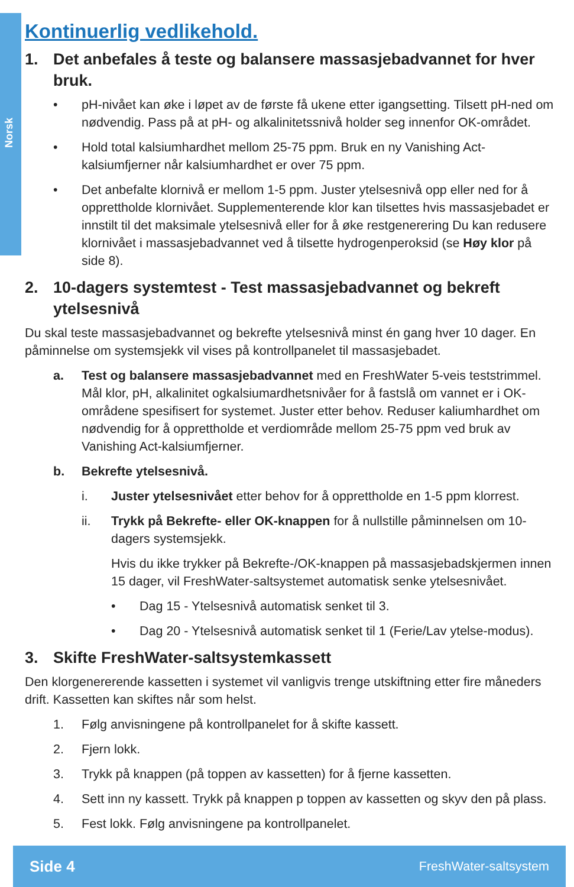Norsk
Kontinuerlig vedlikehold.
1. Det anbefales å teste og balansere massasjebadvannet for hver bruk.
• pH-nivået kan øke i løpet av de første få ukene etter igangsetting. Tilsett pH-ned om nødvendig. Pass på at pH- og alkalinitetssnivå holder seg innenfor OK-området.
• Hold total kalsiumhardhet mellom 25-75 ppm. Bruk en ny Vanishing Act-kalsiumfjerner når kalsiumhardhet er over 75 ppm.
• Det anbefalte klornivå er mellom 1-5 ppm. Juster ytelsesnivå opp eller ned for å opprettholde klornivået. Supplementerende klor kan tilsettes hvis massasjebadet er innstilt til det maksimale ytelsesnivå eller for å øke restgenerering Du kan redusere klornivået i massasjebadvannet ved å tilsette hydrogenperoksid (se Høy klor på side 8).
2. 10-dagers systemtest - Test massasjebadvannet og bekreft ytelsesnivå
Du skal teste massasjebadvannet og bekrefte ytelsesnivå minst én gang hver 10 dager. En påminnelse om systemsjekk vil vises på kontrollpanelet til massasjebadet.
a. Test og balansere massasjebadvannet med en FreshWater 5-veis teststrimmel. Mål klor, pH, alkalinitet ogkalsiumardhetsnivåer for å fastslå om vannet er i OK-områdene spesifisert for systemet. Juster etter behov. Reduser kaliumhardhet om nødvendig for å opprettholde et verdiområde mellom 25-75 ppm ved bruk av Vanishing Act-kalsiumfjerner.
b. Bekrefte ytelsesnivå.
i. Juster ytelsesnivået etter behov for å opprettholde en 1-5 ppm klorrest.
ii. Trykk på Bekrefte- eller OK-knappen for å nullstille påminnelsen om 10-dagers systemsjekk.
Hvis du ikke trykker på Bekrefte-/OK-knappen på massasjebadskjermen innen 15 dager, vil FreshWater-saltsystemet automatisk senke ytelsesnivået.
• Dag 15 - Ytelsesnivå automatisk senket til 3.
• Dag 20 - Ytelsesnivå automatisk senket til 1 (Ferie/Lav ytelse-modus).
3. Skifte FreshWater-saltsystemkassett
Den klorgenererende kassetten i systemet vil vanligvis trenge utskiftning etter fire måneders drift. Kassetten kan skiftes når som helst.
1. Følg anvisningene på kontrollpanelet for å skifte kassett.
2. Fjern lokk.
3. Trykk på knappen (på toppen av kassetten) for å fjerne kassetten.
4. Sett inn ny kassett. Trykk på knappen p toppen av kassetten og skyv den på plass.
5. Fest lokk. Følg anvisningene pa kontrollpanelet.
Side 4 FreshWater-saltsystem